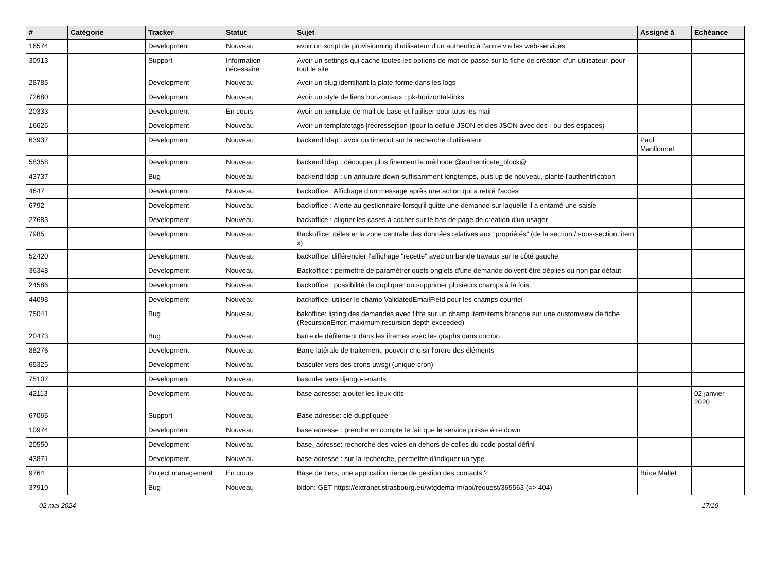| # | Catégorie | Tracker | Statut | Sujet | Assigné à | Echéance |
| --- | --- | --- | --- | --- | --- | --- |
| 16574 | | Development | Nouveau | avoir un script de provisionning d'utilisateur d'un authentic à l'autre via les web-services | | |
| 30913 | | Support | Information nécessaire | Avoir un settings qui cache toutes les options de mot de passe sur la fiche de création d'un utilisateur, pour tout le site | | |
| 28785 | | Development | Nouveau | Avoir un slug identifiant la plate-forme dans les logs | | |
| 72680 | | Development | Nouveau | Avoir un style de liens horizontaux : pk-horizontal-links | | |
| 20333 | | Development | En cours | Avoir un template de mail de base et l'utiliser pour tous les mail | | |
| 16625 | | Development | Nouveau | Avoir un templatetags /redressejson (pour la cellule JSON et clés JSON avec des - ou des espaces) | | |
| 63937 | | Development | Nouveau | backend ldap : avoir un timeout sur la recherche d’utilisateur | Paul Marillonnet | |
| 58358 | | Development | Nouveau | backend ldap : découper plus finement la méthode @authenticate_block@ | | |
| 43737 | | Bug | Nouveau | backend ldap : un annuaire down suffisamment longtemps, puis up de nouveau, plante l'authentification | | |
| 4647 | | Development | Nouveau | backoffice : Affichage d'un message après une action qui a retiré l'accès | | |
| 6792 | | Development | Nouveau | backoffice : Alerte au gestionnaire lorsqu'il quitte une demande sur laquelle il a entamé une saisie | | |
| 27683 | | Development | Nouveau | backoffice : aligner les cases à cocher sur le bas de page de création d'un usager | | |
| 7985 | | Development | Nouveau | Backoffice: délester la zone centrale des données relatives aux "propriétés" (de la section / sous-section, item x) | | |
| 52420 | | Development | Nouveau | backoffice: différencier l'affichage "recette" avec un bande travaux sur le côté gauche | | |
| 36348 | | Development | Nouveau | Backoffice : permettre de paramétrer quels onglets d'une demande doivent être dépliés ou non par défaut | | |
| 24586 | | Development | Nouveau | backoffice : possibilité de dupliquer ou supprimer plusieurs champs à la fois | | |
| 44098 | | Development | Nouveau | backoffice: utiliser le champ ValidatedEmailField pour les champs courriel | | |
| 75041 | | Bug | Nouveau | bakoffice: listing des demandes avec filtre sur un champ item/items branche sur une customview de fiche (RecursionError: maximum recursion depth exceeded) | | |
| 20473 | | Bug | Nouveau | barre de défilement dans les iframes avec les graphs dans combo | | |
| 88276 | | Development | Nouveau | Barre latérale de traitement, pouvoir choisir l'ordre des éléments | | |
| 65325 | | Development | Nouveau | basculer vers des crons uwsgi (unique-cron) | | |
| 75107 | | Development | Nouveau | basculer vers django-tenants | | |
| 42113 | | Development | Nouveau | base adresse: ajouter les lieux-dits | | 02 janvier 2020 |
| 67065 | | Support | Nouveau | Base adresse: clé duppliquée | | |
| 10974 | | Development | Nouveau | base adresse : prendre en compte le fait que le service puisse être down | | |
| 20550 | | Development | Nouveau | base_adresse: recherche des voies en dehors de celles du code postal défini | | |
| 43871 | | Development | Nouveau | base adresse : sur la recherche, permettre d'indiquer un type | | |
| 9764 | | Project management | En cours | Base de tiers, une application tierce de gestion des contacts ? | Brice Mallet | |
| 37910 | | Bug | Nouveau | bidon: GET https://extranet.strasbourg.eu/wtgdema-m/api/request/365563 (=> 404) | | |
02 mai 2024 17/19